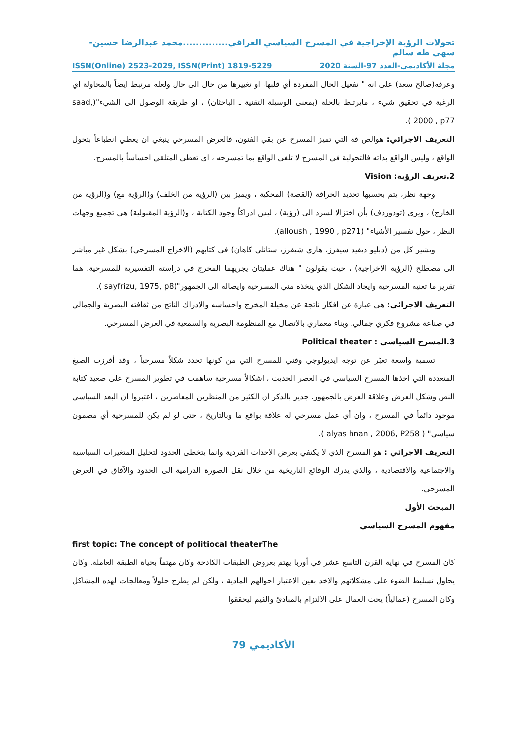تحولات الرؤية الإخراجية في المسرح السياسي العراقي..............محمد عبدالرضا حسين-سهى طه سالم
مجلة الأكاديمي-العدد 97-السنة 2020 ISSN(Online) 2523-2029, ISSN(Print) 1819-5229
وعرفه(صالح سعد) على انه " تفعيل الحال المفردة أي قلبها، او تغييرها من حال الى حال ولعله مرتبط ايضاً بالمحاولة اي الرغبة في تحقيق شيء ، مايرتبط بالحلة (بمعنى الوسيلة التقنية ـ الباحثان) ، او طريقة الوصول الى الشيء"(saad, 2000 , p77 ).
التعريف الاجرائي: هوالص فة التي تميز المسرح عن بقي الفنون، فالعرض المسرحي ينبغي ان يعطي انطباعاً بتحول الواقع ، وليس الواقع بذاته فالتحولية في المسرح لا تلغي الواقع بما تمسرحه ، اي تعطي المتلقي احساساً بالمسرح.
2.تعريف الرؤية: Vision
وجهة نظر، يتم بحسبها تحديد الخرافة (القصة) المحكية ، ويميز بين (الرؤية من الخلف) و(الرؤية مع) و(الرؤية من الخارج) ، ويرى (تودوردف) بأن اختزالا لسرد الى (رؤية) ، ليس ادراكاً وجود الكتابة ، و(الرؤية المقبولية) هي تجميع وجهات النظر ، حول تفسير الأشياء" (alloush , 1990 , p271).
ويشير كل من (دبليو ديفيد سيفرز، هاري شيفرز، ستانلي كاهان) في كتابهم (الاخراج المسرحي) بشكل غير مباشر الى مصطلح (الرؤية الاخراجية) ، حيث يقولون " هناك عمليتان يجريهما المخرج في دراسته التفسيرية للمسرحية، هما تقرير ما تعنيه المسرحية وايجاد الشكل الذي يتخذه مني المسرحية وايصاله الى الجمهور"(sayfrizu, 1975, p8 ).
التعريف الاجرائي: هي عبارة عن افكار ناتجة عن مخيلة المخرج واحساسه والادراك الناتج من ثقافته البصرية والجمالي في صناعة مشروع فكري جمالي. وبناء معماري بالاتصال مع المنظومة البصرية والسمعية في العرض المسرحي.
3.المسرح السياسي : Political theater
تسمية واسعة تعبّر عن توجه ايديولوجي وفني للمسرح التي من كونها تحدد شكلاً مسرحياً ، وقد أفرزت الصيغ المتعددة التي اخذها المسرح السياسي في العصر الحديث ، اشكالاً مسرحية ساهمت في تطوير المسرح على صعيد كتابة النص وشكل العرض وعلاقة العرض بالجمهور. جدير بالذكر ان الكثير من المنظرين المعاصرين ، اعتبروا ان البعد السياسي موجود دائماً في المسرح ، وان أي عمل مسرحي له علاقة بواقع ما وبالتاريخ ، حتى لو لم يكن للمسرحية أي مضمون سياسي" ( alyas hnan , 2006, P258 ).
التعريف الاجرائي : هو المسرح الذي لا يكتفي بعرض الاحداث الفردية وانما يتخطى الحدود لتحليل المتغيرات السياسية والاجتماعية والاقتصادية ، والذي يدرك الوقائع التاريخية من خلال نقل الصورة الدرامية الى الحدود والآفاق في العرض المسرحي.
المبحث الأول
مفهوم المسرح السياسي
first topic: The concept of politiocal theaterThe
كان المسرح في نهاية القرن التاسع عشر في أوربا يهتم بعروض الطبقات الكادحة وكان مهتماً بحياة الطبقة العاملة. وكان يحاول تسليط الضوء على مشكلاتهم والاخذ بعين الاعتبار احوالهم المادية ، ولكن لم يطرح حلولاً ومعالجات لهذه المشاكل وكان المسرح (عمالياً) يحث العمال على الالتزام بالمبادئ والقيم ليحققوا
الأكاديمي 79